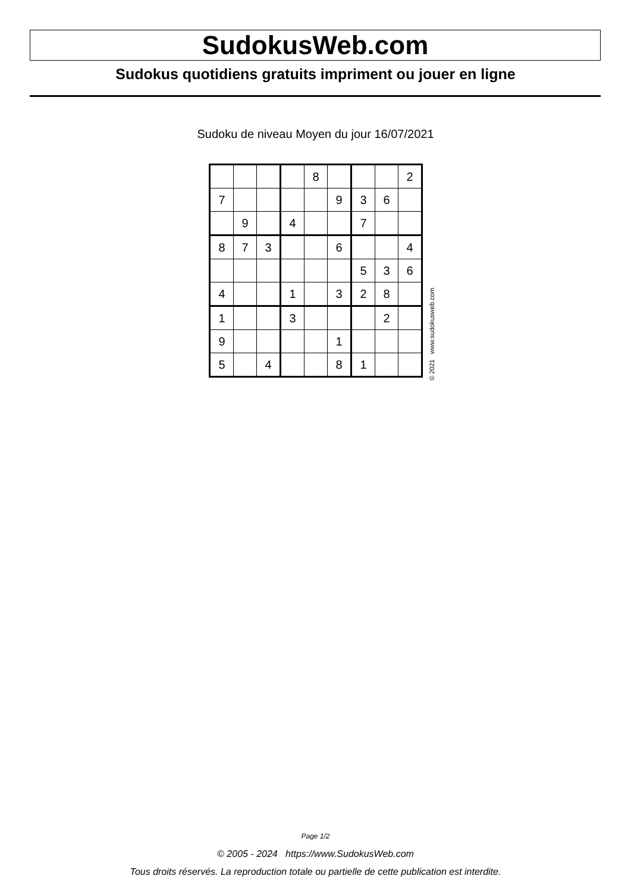SudokusWeb.com
Sudokus quotidiens gratuits impriment ou jouer en ligne
Sudoku de niveau Moyen du jour 16/07/2021
| | | | | 8 | | | | 2 |
| 7 | | | | | 9 | 3 | 6 | |
| | 9 | | 4 | | | 7 | | |
| 8 | 7 | 3 | | | 6 | | | 4 |
| | | | | | | 5 | 3 | 6 |
| 4 | | | 1 | | 3 | 2 | 8 | |
| 1 | | | 3 | | | | 2 | |
| 9 | | | | | 1 | | | |
| 5 | | 4 | | | 8 | 1 | | |
© 2021 www.sudokusweb.com
Page 1/2
© 2005 - 2024 https://www.SudokusWeb.com
Tous droits réservés. La reproduction totale ou partielle de cette publication est interdite.